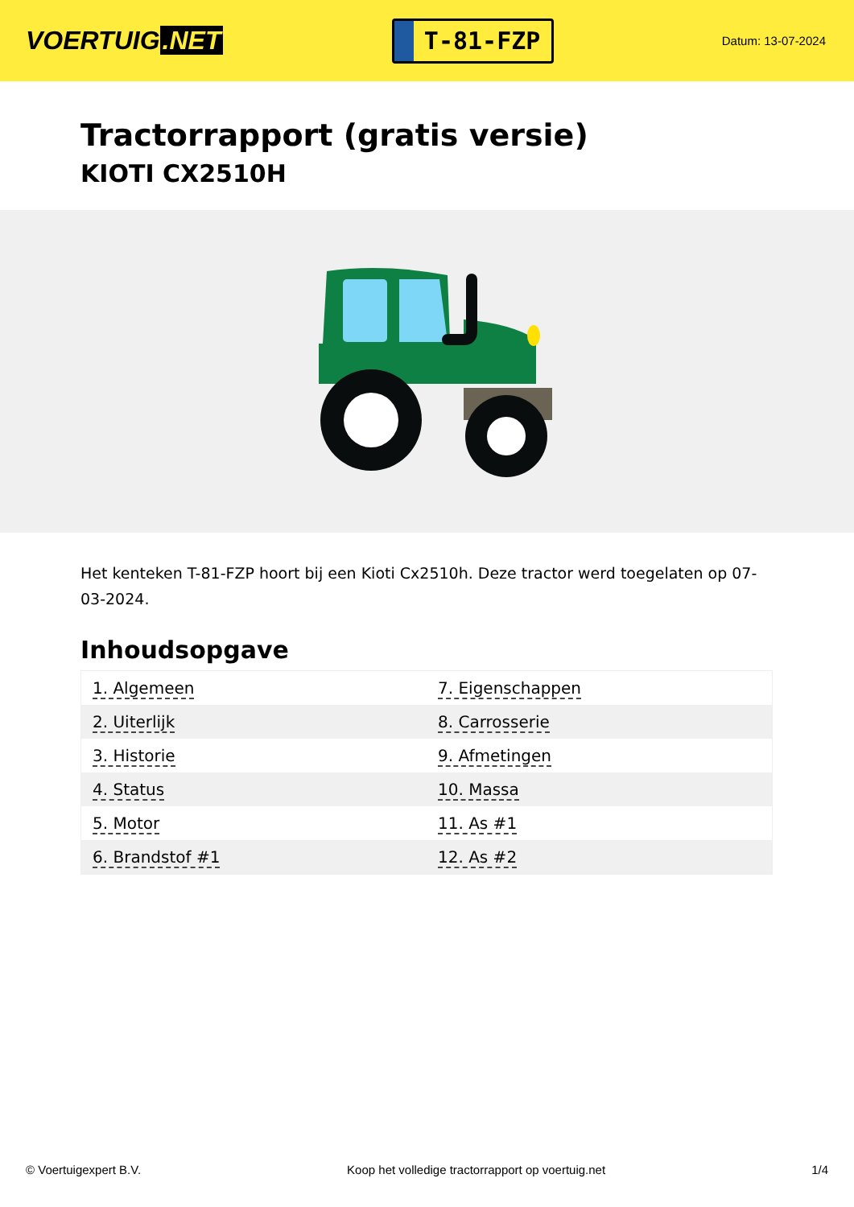VOERTUIG.NET
T-81-FZP
Datum: 13-07-2024
Tractorrapport (gratis versie)
KIOTI CX2510H
Het kenteken T-81-FZP hoort bij een Kioti Cx2510h. Deze tractor werd toegelaten op 07-03-2024.
Inhoudsopgave
| 1. Algemeen | 7. Eigenschappen |
| 2. Uiterlijk | 8. Carrosserie |
| 3. Historie | 9. Afmetingen |
| 4. Status | 10. Massa |
| 5. Motor | 11. As #1 |
| 6. Brandstof #1 | 12. As #2 |
© Voertuigexpert B.V. Koop het volledige tractorrapport op voertuig.net 1/4